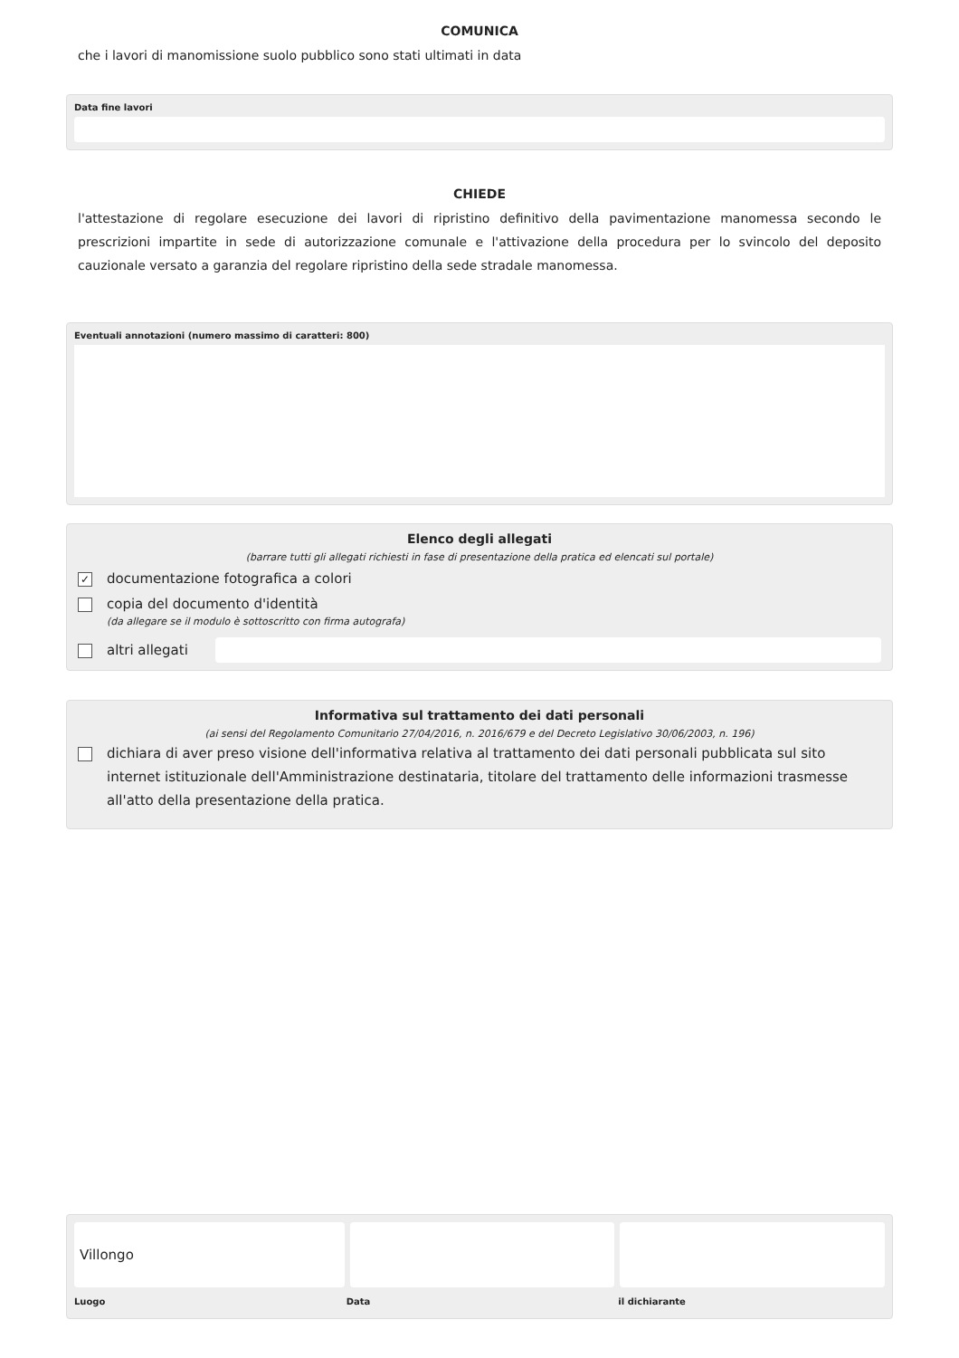COMUNICA
che i lavori di manomissione suolo pubblico sono stati ultimati in data
Data fine lavori
CHIEDE
l'attestazione di regolare esecuzione dei lavori di ripristino definitivo della pavimentazione manomessa secondo le prescrizioni impartite in sede di autorizzazione comunale e l'attivazione della procedura per lo svincolo del deposito cauzionale versato a garanzia del regolare ripristino della sede stradale manomessa.
Eventuali annotazioni (numero massimo di caratteri: 800)
Elenco degli allegati
(barrare tutti gli allegati richiesti in fase di presentazione della pratica ed elencati sul portale)
✓ documentazione fotografica a colori
copia del documento d'identità
(da allegare se il modulo è sottoscritto con firma autografa)
altri allegati
Informativa sul trattamento dei dati personali
(ai sensi del Regolamento Comunitario 27/04/2016, n. 2016/679 e del Decreto Legislativo 30/06/2003, n. 196)
dichiara di aver preso visione dell'informativa relativa al trattamento dei dati personali pubblicata sul sito internet istituzionale dell'Amministrazione destinataria, titolare del trattamento delle informazioni trasmesse all'atto della presentazione della pratica.
Villongo
Luogo Data il dichiarante